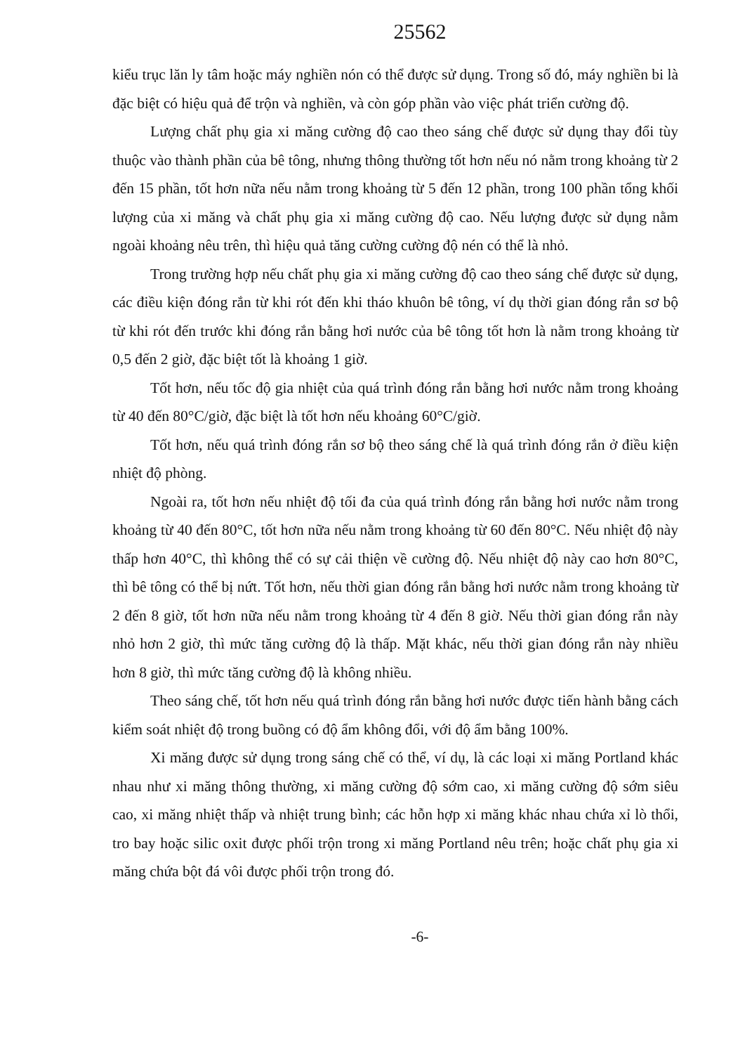25562
kiểu trục lăn ly tâm hoặc máy nghiền nón có thể được sử dụng. Trong số đó, máy nghiền bi là đặc biệt có hiệu quả để trộn và nghiền, và còn góp phần vào việc phát triển cường độ.
Lượng chất phụ gia xi măng cường độ cao theo sáng chế được sử dụng thay đổi tùy thuộc vào thành phần của bê tông, nhưng thông thường tốt hơn nếu nó nằm trong khoảng từ 2 đến 15 phần, tốt hơn nữa nếu nằm trong khoảng từ 5 đến 12 phần, trong 100 phần tổng khối lượng của xi măng và chất phụ gia xi măng cường độ cao. Nếu lượng được sử dụng nằm ngoài khoảng nêu trên, thì hiệu quả tăng cường cường độ nén có thể là nhỏ.
Trong trường hợp nếu chất phụ gia xi măng cường độ cao theo sáng chế được sử dụng, các điều kiện đóng rắn từ khi rót đến khi tháo khuôn bê tông, ví dụ thời gian đóng rắn sơ bộ từ khi rót đến trước khi đóng rắn bằng hơi nước của bê tông tốt hơn là nằm trong khoảng từ 0,5 đến 2 giờ, đặc biệt tốt là khoảng 1 giờ.
Tốt hơn, nếu tốc độ gia nhiệt của quá trình đóng rắn bằng hơi nước nằm trong khoảng từ 40 đến 80°C/giờ, đặc biệt là tốt hơn nếu khoảng 60°C/giờ.
Tốt hơn, nếu quá trình đóng rắn sơ bộ theo sáng chế là quá trình đóng rắn ở điều kiện nhiệt độ phòng.
Ngoài ra, tốt hơn nếu nhiệt độ tối đa của quá trình đóng rắn bằng hơi nước nằm trong khoảng từ 40 đến 80°C, tốt hơn nữa nếu nằm trong khoảng từ 60 đến 80°C. Nếu nhiệt độ này thấp hơn 40°C, thì không thể có sự cải thiện về cường độ. Nếu nhiệt độ này cao hơn 80°C, thì bê tông có thể bị nứt. Tốt hơn, nếu thời gian đóng rắn bằng hơi nước nằm trong khoảng từ 2 đến 8 giờ, tốt hơn nữa nếu nằm trong khoảng từ 4 đến 8 giờ. Nếu thời gian đóng rắn này nhỏ hơn 2 giờ, thì mức tăng cường độ là thấp. Mặt khác, nếu thời gian đóng rắn này nhiều hơn 8 giờ, thì mức tăng cường độ là không nhiều.
Theo sáng chế, tốt hơn nếu quá trình đóng rắn bằng hơi nước được tiến hành bằng cách kiểm soát nhiệt độ trong buồng có độ ẩm không đổi, với độ ẩm bằng 100%.
Xi măng được sử dụng trong sáng chế có thể, ví dụ, là các loại xi măng Portland khác nhau như xi măng thông thường, xi măng cường độ sớm cao, xi măng cường độ sớm siêu cao, xi măng nhiệt thấp và nhiệt trung bình; các hỗn hợp xi măng khác nhau chứa xỉ lò thổi, tro bay hoặc silic oxit được phối trộn trong xi măng Portland nêu trên; hoặc chất phụ gia xi măng chứa bột đá vôi được phối trộn trong đó.
-6-